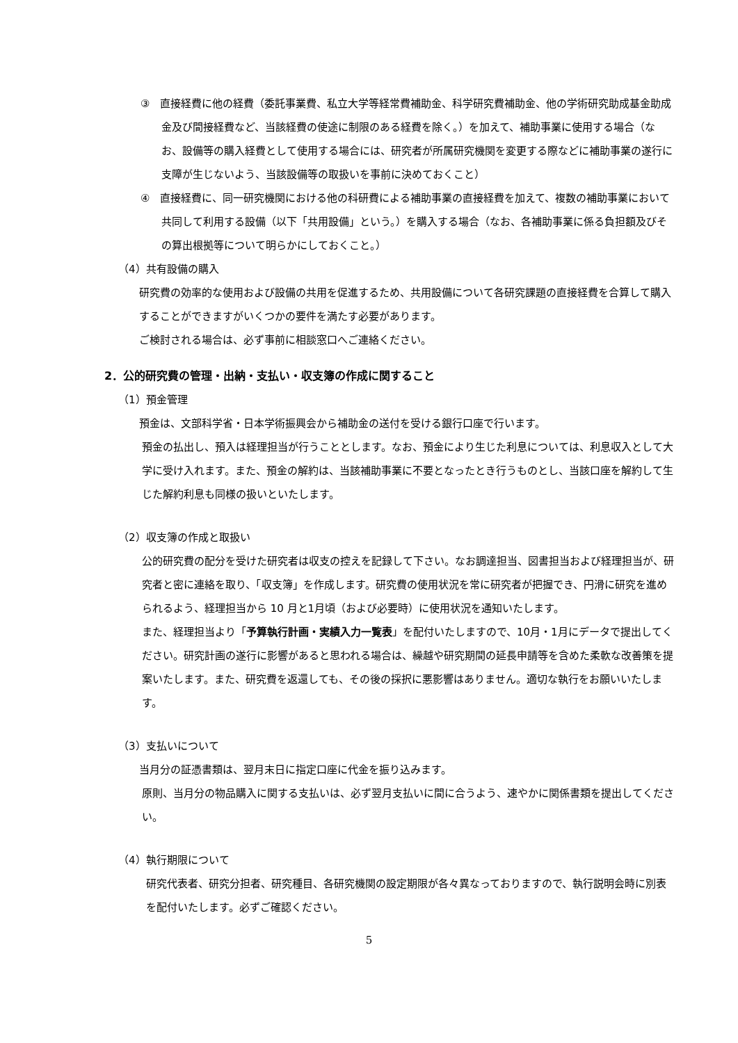③　直接経費に他の経費（委託事業費、私立大学等経常費補助金、科学研究費補助金、他の学術研究助成基金助成金及び間接経費など、当該経費の使途に制限のある経費を除く。）を加えて、補助事業に使用する場合（なお、設備等の購入経費として使用する場合には、研究者が所属研究機関を変更する際などに補助事業の遂行に支障が生じないよう、当該設備等の取扱いを事前に決めておくこと）
④　直接経費に、同一研究機関における他の科研費による補助事業の直接経費を加えて、複数の補助事業において共同して利用する設備（以下「共用設備」という。）を購入する場合（なお、各補助事業に係る負担額及びその算出根拠等について明らかにしておくこと。）
（4）共有設備の購入
研究費の効率的な使用および設備の共用を促進するため、共用設備について各研究課題の直接経費を合算して購入することができますがいくつかの要件を満たす必要があります。
ご検討される場合は、必ず事前に相談窓口へご連絡ください。
2．公的研究費の管理・出納・支払い・収支簿の作成に関すること
（1）預金管理
預金は、文部科学省・日本学術振興会から補助金の送付を受ける銀行口座で行います。
預金の払出し、預入は経理担当が行うこととします。なお、預金により生じた利息については、利息収入として大学に受け入れます。また、預金の解約は、当該補助事業に不要となったとき行うものとし、当該口座を解約して生じた解約利息も同様の扱いといたします。
（2）収支簿の作成と取扱い
公的研究費の配分を受けた研究者は収支の控えを記録して下さい。なお調達担当、図書担当および経理担当が、研究者と密に連絡を取り、「収支簿」を作成します。研究費の使用状況を常に研究者が把握でき、円滑に研究を進められるよう、経理担当から 10 月と1月頃（および必要時）に使用状況を通知いたします。
また、経理担当より「予算執行計画・実績入力一覧表」を配付いたしますので、10月・1月にデータで提出してください。研究計画の遂行に影響があると思われる場合は、繰越や研究期間の延長申請等を含めた柔軟な改善策を提案いたします。また、研究費を返還しても、その後の採択に悪影響はありません。適切な執行をお願いいたします。
（3）支払いについて
当月分の証憑書類は、翌月末日に指定口座に代金を振り込みます。
原則、当月分の物品購入に関する支払いは、必ず翌月支払いに間に合うよう、速やかに関係書類を提出してください。
（4）執行期限について
研究代表者、研究分担者、研究種目、各研究機関の設定期限が各々異なっておりますので、執行説明会時に別表を配付いたします。必ずご確認ください。
5